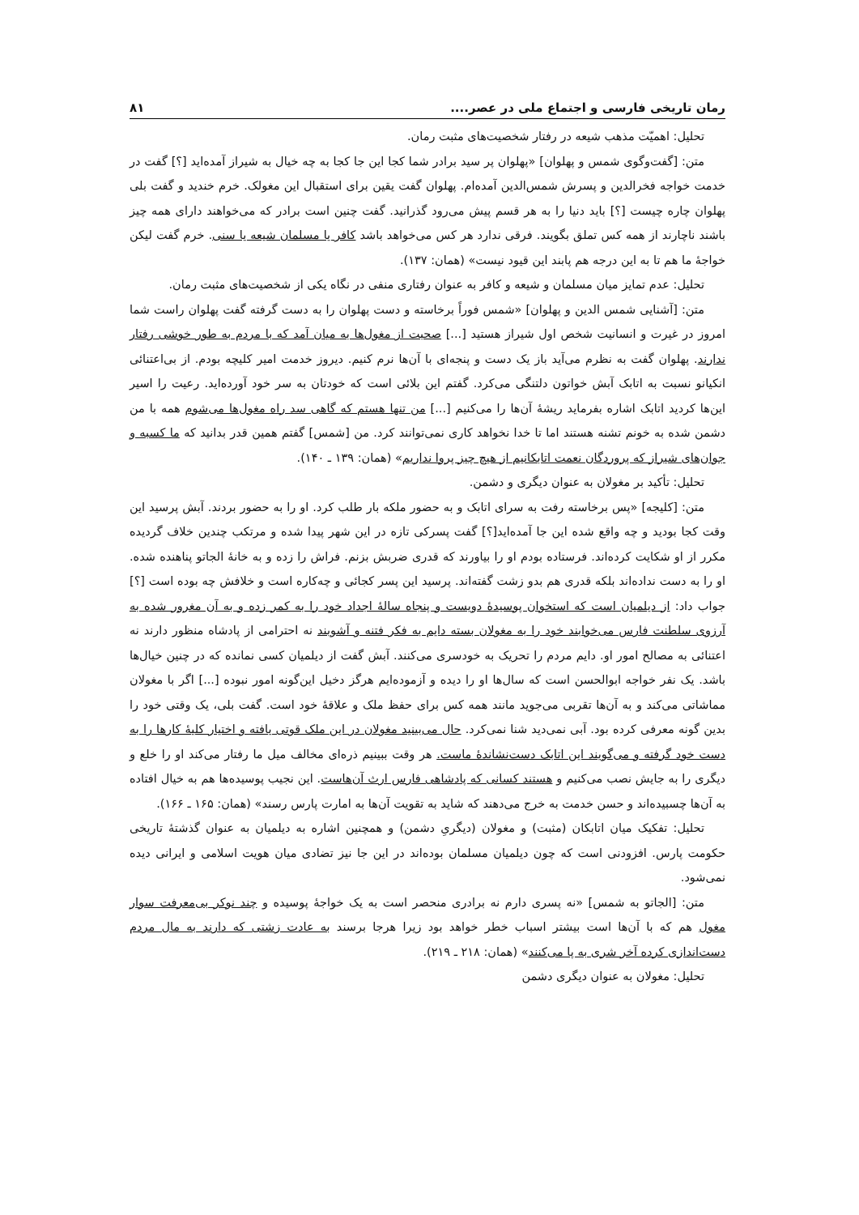رمان تاریخی فارسی و اجتماع ملی در عصر.... ۸۱
تحلیل: اهمیّت مذهب شیعه در رفتار شخصیت‌های مثبت رمان.
متن: [گفت‌وگوی شمس و پهلوان] «پهلوان پر سید برادر شما کجا این جا کجا به چه خیال به شیراز آمده‌اید [؟] گفت در خدمت خواجه فخرالدین و پسرش شمس‌الدین آمده‌ام. پهلوان گفت یقین برای استقبال این مغولک. خرم خندید و گفت بلی پهلوان چاره چیست [؟] باید دنیا را به هر قسم پیش می‌رود گذرانید. گفت چنین است برادر که می‌خواهند دارای همه چیز باشند ناچارند از همه کس تملق بگویند. فرقی ندارد هر کس می‌خواهد باشد کافر یا مسلمان شیعه یا سنی. خرم گفت لیکن خواجهٔ ما هم تا به این درجه هم پابند این قیود نیست» (همان: ۱۳۷).
تحلیل: عدم تمایز میان مسلمان و شیعه و کافر به عنوان رفتاری منفی در نگاه یکی از شخصیت‌های مثبت رمان.
متن: [آشنایی شمس الدین و پهلوان] «شمس فوراً برخاسته و دست پهلوان را به دست گرفته گفت پهلوان راست شما امروز در غیرت و انسانیت شخص اول شیراز هستید [...] صحبت از مغول‌ها به میان آمد که با مردم به طور خوشی رفتار ندارند. پهلوان گفت به نظرم می‌آید باز یک دست و پنجه‌ای با آن‌ها نرم کنیم. دیروز خدمت امیر کلیچه بودم. از بی‌اعتنائی انکیانو نسبت به اتابک آبش خواتون دلتنگی می‌کرد. گفتم این بلائی است که خودتان به سر خود آورده‌اید. رعیت را اسیر این‌ها کردید اتابک اشاره بفرماید ریشهٔ آن‌ها را می‌کنیم [...] من تنها هستم که گاهی سد راه مغول‌ها می‌شوم همه با من دشمن شده به خونم تشنه هستند اما تا خدا نخواهد کاری نمی‌توانند کرد. من [شمس] گفتم همین قدر بدانید که ما کسبه و جوان‌های شیراز که پروردگان نعمت اتابکانیم از هیچ چیز پروا نداریم» (همان: ۱۳۹ ـ ۱۴۰).
تحلیل: تأکید بر مغولان به عنوان دیگری و دشمن.
متن: [کلیجه] «پس برخاسته رفت به سرای اتابک و به حضور ملکه بار طلب کرد. او را به حضور بردند. آبش پرسید این وقت کجا بودید و چه واقع شده این جا آمده‌اید[؟] گفت پسرکی تازه در این شهر پیدا شده و مرتکب چندین خلاف گردیده مکرر از او شکایت کرده‌اند. فرستاده بودم او را بیاورند که قدری ضربش بزنم. فراش را زده و به خانهٔ الجاتو پناهنده شده. او را به دست نداده‌اند بلکه قدری هم بدو زشت گفته‌اند. پرسید این پسر کجائی و چه‌کاره است و خلافش چه بوده است [؟] جواب داد: از دیلمیان است که استخوان پوسیدهٔ دویست و پنجاه سالهٔ اجداد خود را به کمر زده و به آن مغرور شده به آرزوی سلطنت فارس می‌خوابند خود را به مغولان بسته دایم به فکر فتنه و آشوبند نه احترامی از پادشاه منظور دارند نه اعتنائی به مصالح امور او. دایم مردم را تحریک به خودسری می‌کنند. آبش گفت از دیلمیان کسی نمانده که در چنین خیال‌ها باشد. یک نفر خواجه ابوالحسن است که سال‌ها او را دیده و آزموده‌ایم هرگز دخیل این‌گونه امور نبوده [...] اگر با مغولان مماشاتی می‌کند و به آن‌ها تقربی می‌جوید مانند همه کس برای حفظ ملک و علاقهٔ خود است. گفت بلی، یک وقتی خود را بدین گونه معرفی کرده بود. آبی نمی‌دید شنا نمی‌کرد. حال می‌بینید مغولان در این ملک قوتی یافته و اختیار کلیهٔ کارها را به دست خود گرفته و می‌گویند این اتابک دست‌نشاندهٔ ماست. هر وقت ببینیم ذره‌ای مخالف میل ما رفتار می‌کند او را خلع و دیگری را به جایش نصب می‌کنیم و هستند کسانی که پادشاهی فارس ارث آن‌هاست. این نجیب پوسیده‌ها هم به خیال افتاده به آن‌ها چسبیده‌اند و حسن خدمت به خرج می‌دهند که شاید به تقویت آن‌ها به امارت پارس رسند» (همان: ۱۶۵ ـ ۱۶۶).
تحلیل: تفکیک میان اتابکان (مثبت) و مغولان (دیگریِ دشمن) و همچنین اشاره به دیلمیان به عنوان گذشتهٔ تاریخی حکومت پارس. افزودنی است که چون دیلمیان مسلمان بوده‌اند در این جا نیز تضادی میان هویت اسلامی و ایرانی دیده نمی‌شود.
متن: [الجاتو به شمس] «نه پسری دارم نه برادری منحصر است به یک خواجهٔ پوسیده و چند نوکر بی‌معرفت سوار مغول هم که با آن‌ها است بیشتر اسباب خطر خواهد بود زیرا هرجا برسند به عادت زشتی که دارند به مال مردم دست‌اندازی کرده آخر شری به پا می‌کنند» (همان: ۲۱۸ ـ ۲۱۹).
تحلیل: مغولان به عنوان دیگری دشمن